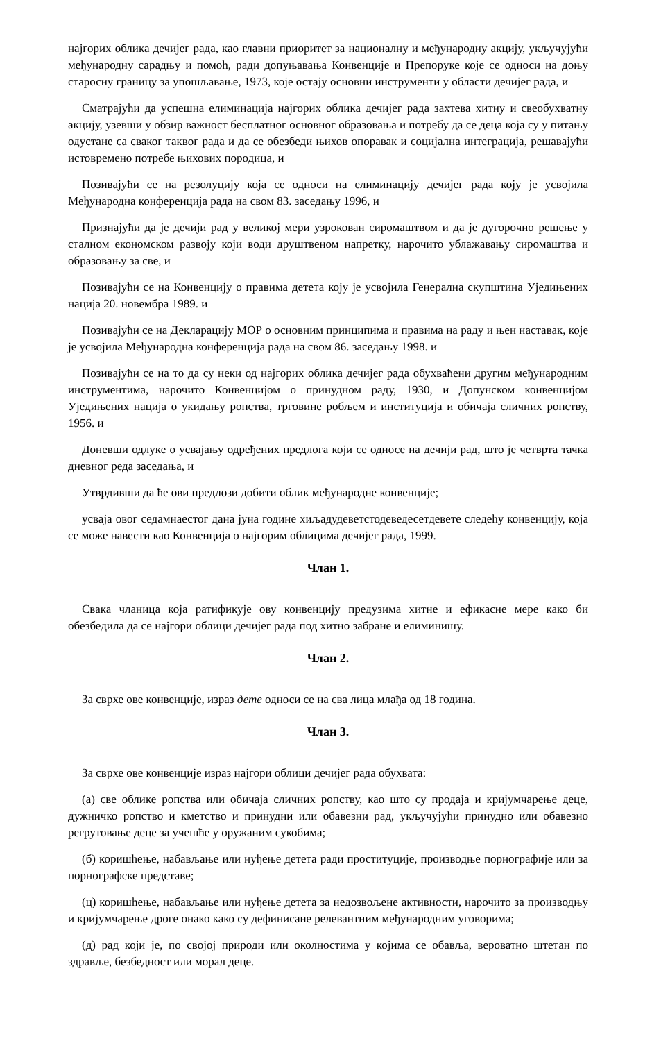најгорих облика дечијег рада, као главни приоритет за националну и међународну акцију, укључујући међународну сарадњу и помоћ, ради допуњавања Конвенције и Препоруке које се односи на доњу старосну границу за упошљавање, 1973, које остају основни инструменти у области дечијег рада, и
Сматрајући да успешна елиминација најгорих облика дечијег рада захтева хитну и свеобухватну акцију, узевши у обзир важност бесплатног основног образовања и потребу да се деца која су у питању одустане са сваког таквог рада и да се обезбеди њихов опоравак и социјална интеграција, решавајући истовремено потребе њихових породица, и
Позивајући се на резолуцију која се односи на елиминацију дечијег рада коју је усвојила Међународна конференција рада на свом 83. заседању 1996, и
Признајући да је дечији рад у великој мери узрокован сиромаштвом и да је дугорочно решење у сталном економском развоју који води друштвеном напретку, нарочито ублажавању сиромаштва и образовању за све, и
Позивајући се на Конвенцију о правима детета коју је усвојила Генерална скупштина Уједињених нација 20. новембра 1989. и
Позивајући се на Декларацију МОР о основним принципима и правима на раду и њен наставак, које је усвојила Међународна конференција рада на свом 86. заседању 1998. и
Позивајући се на то да су неки од најгорих облика дечијег рада обухваћени другим међународним инструментима, нарочито Конвенцијом о принудном раду, 1930, и Допунском конвенцијом Уједињених нација о укидању ропства, трговине робљем и институција и обичаја сличних ропству, 1956. и
Доневши одлуке о усвајању одређених предлога који се односе на дечији рад, што је четврта тачка дневног реда заседања, и
Утврдивши да ће ови предлози добити облик међународне конвенције;
усваја овог седамнаестог дана јуна године хиљадудеветстодеведесетдевете следећу конвенцију, која се може навести као Конвенција о најгорим облицима дечијег рада, 1999.
Члан 1.
Свака чланица која ратификује ову конвенцију предузима хитне и ефикасне мере како би обезбедила да се најгори облици дечијег рада под хитно забране и елиминишу.
Члан 2.
За сврхе ове конвенције, израз дете односи се на сва лица млађа од 18 година.
Члан 3.
За сврхе ове конвенције израз најгори облици дечијег рада обухвата:
(а) све облике ропства или обичаја сличних ропству, као што су продаја и кријумчарење деце, дужничко ропство и кметство и принудни или обавезни рад, укључујући принудно или обавезно регрутовање деце за учешће у оружаним сукобима;
(б) коришћење, набављање или нуђење детета ради проституције, производње порнографије или за порнографске представе;
(ц) коришћење, набављање или нуђење детета за недозвољене активности, нарочито за производњу и кријумчарење дроге онако како су дефинисане релевантним међународним уговорима;
(д) рад који је, по својој природи или околностима у којима се обавља, вероватно штетан по здравље, безбедност или морал деце.